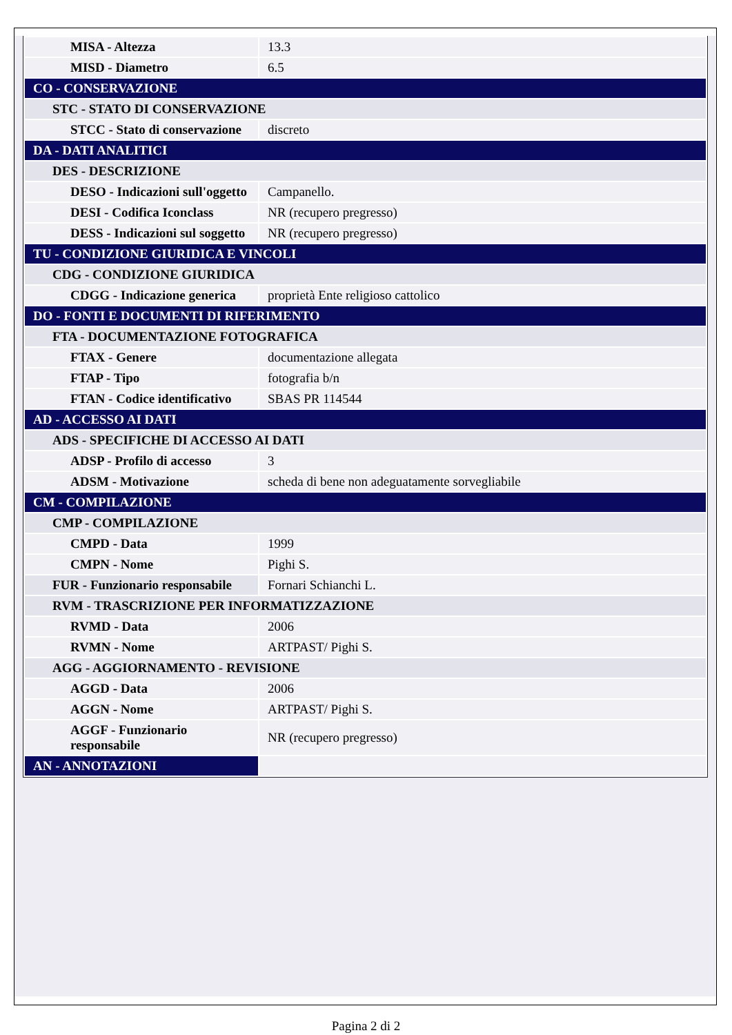| MISA - Altezza | 13.3 |
| MISD - Diametro | 6.5 |
| CO - CONSERVAZIONE | |
| STC - STATO DI CONSERVAZIONE | |
| STCC - Stato di conservazione | discreto |
| DA - DATI ANALITICI | |
| DES - DESCRIZIONE | |
| DESO - Indicazioni sull'oggetto | Campanello. |
| DESI - Codifica Iconclass | NR (recupero pregresso) |
| DESS - Indicazioni sul soggetto | NR (recupero pregresso) |
| TU - CONDIZIONE GIURIDICA E VINCOLI | |
| CDG - CONDIZIONE GIURIDICA | |
| CDGG - Indicazione generica | proprietà Ente religioso cattolico |
| DO - FONTI E DOCUMENTI DI RIFERIMENTO | |
| FTA - DOCUMENTAZIONE FOTOGRAFICA | |
| FTAX - Genere | documentazione allegata |
| FTAP - Tipo | fotografia b/n |
| FTAN - Codice identificativo | SBAS PR 114544 |
| AD - ACCESSO AI DATI | |
| ADS - SPECIFICHE DI ACCESSO AI DATI | |
| ADSP - Profilo di accesso | 3 |
| ADSM - Motivazione | scheda di bene non adeguatamente sorvegliabile |
| CM - COMPILAZIONE | |
| CMP - COMPILAZIONE | |
| CMPD - Data | 1999 |
| CMPN - Nome | Pighi S. |
| FUR - Funzionario responsabile | Fornari Schianchi L. |
| RVM - TRASCRIZIONE PER INFORMATIZZAZIONE | |
| RVMD - Data | 2006 |
| RVMN - Nome | ARTPAST/ Pighi S. |
| AGG - AGGIORNAMENTO - REVISIONE | |
| AGGD - Data | 2006 |
| AGGN - Nome | ARTPAST/ Pighi S. |
| AGGF - Funzionario responsabile | NR (recupero pregresso) |
| AN - ANNOTAZIONI | |
Pagina 2 di 2